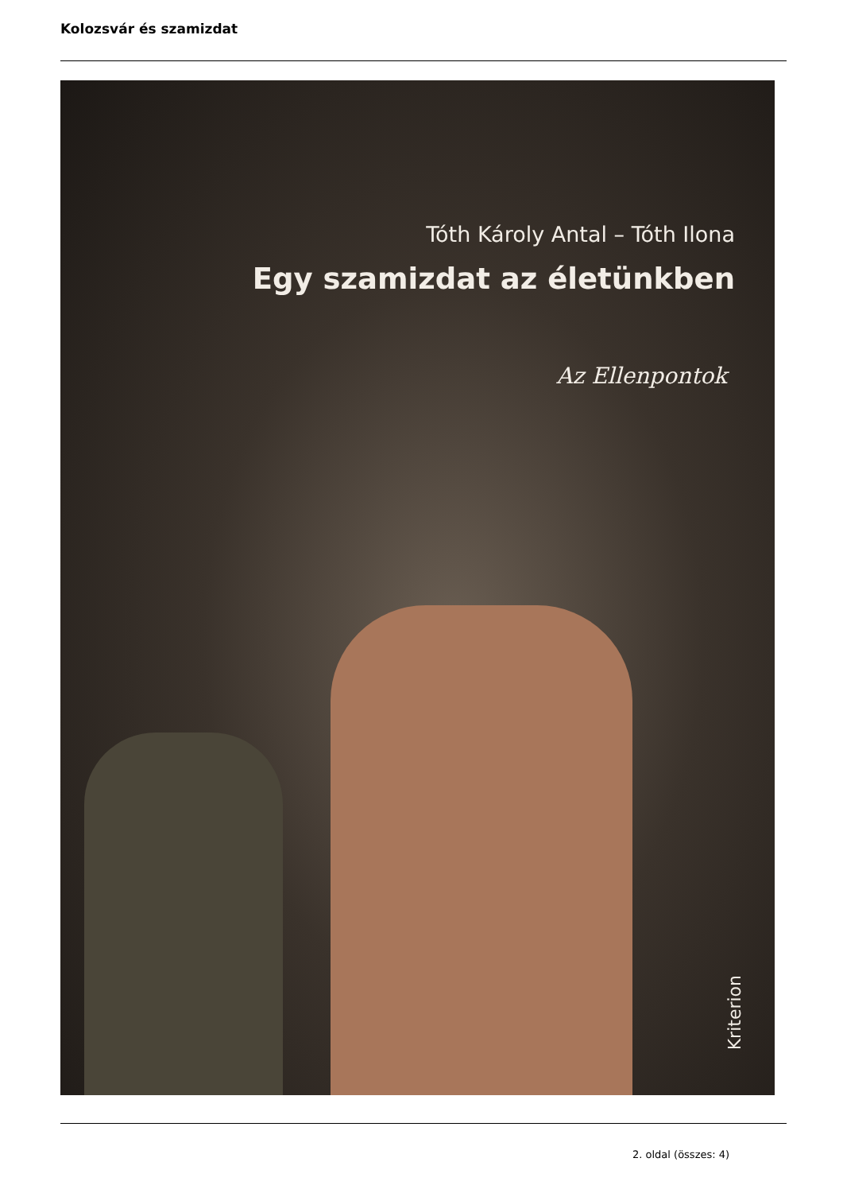Kolozsvár és szamizdat
Tóth Károly Antal – Tóth Ilona
Egy szamizdat az életünkben
Az Ellenpontok
Kriterion
2. oldal (összes: 4)